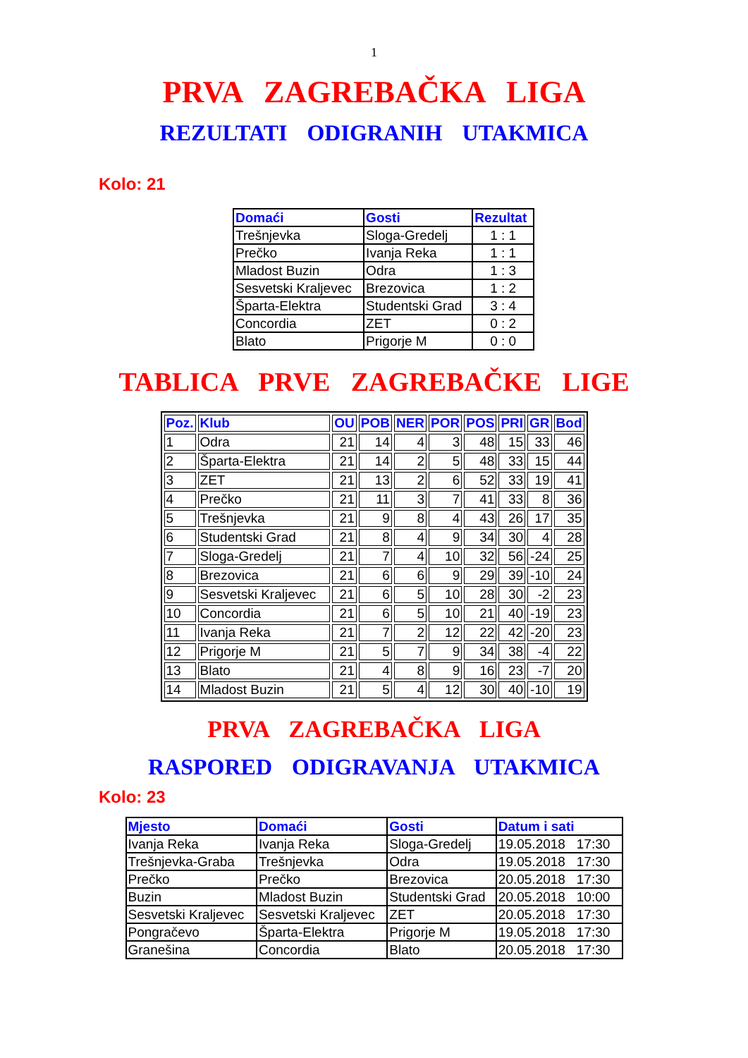1
PRVA ZAGREBAČKA LIGA
REZULTATI ODIGRANIH UTAKMICA
Kolo: 21
| Domaći | Gosti | Rezultat |
| --- | --- | --- |
| Trešnjevka | Sloga-Gredelj | 1 : 1 |
| Prečko | Ivanja Reka | 1 : 1 |
| Mladost Buzin | Odra | 1 : 3 |
| Sesvetski Kraljevec | Brezovica | 1 : 2 |
| Šparta-Elektra | Studentski Grad | 3 : 4 |
| Concordia | ZET | 0 : 2 |
| Blato | Prigorje M | 0 : 0 |
TABLICA PRVE ZAGREBAČKE LIGE
| Poz. | Klub | OU | POB | NER | POR | POS | PRI | GR | Bod |
| --- | --- | --- | --- | --- | --- | --- | --- | --- | --- |
| 1 | Odra | 21 | 14 | 4 | 3 | 48 | 15 | 33 | 46 |
| 2 | Šparta-Elektra | 21 | 14 | 2 | 5 | 48 | 33 | 15 | 44 |
| 3 | ZET | 21 | 13 | 2 | 6 | 52 | 33 | 19 | 41 |
| 4 | Prečko | 21 | 11 | 3 | 7 | 41 | 33 | 8 | 36 |
| 5 | Trešnjevka | 21 | 9 | 8 | 4 | 43 | 26 | 17 | 35 |
| 6 | Studentski Grad | 21 | 8 | 4 | 9 | 34 | 30 | 4 | 28 |
| 7 | Sloga-Gredelj | 21 | 7 | 4 | 10 | 32 | 56 | -24 | 25 |
| 8 | Brezovica | 21 | 6 | 6 | 9 | 29 | 39 | -10 | 24 |
| 9 | Sesvetski Kraljevec | 21 | 6 | 5 | 10 | 28 | 30 | -2 | 23 |
| 10 | Concordia | 21 | 6 | 5 | 10 | 21 | 40 | -19 | 23 |
| 11 | Ivanja Reka | 21 | 7 | 2 | 12 | 22 | 42 | -20 | 23 |
| 12 | Prigorje M | 21 | 5 | 7 | 9 | 34 | 38 | -4 | 22 |
| 13 | Blato | 21 | 4 | 8 | 9 | 16 | 23 | -7 | 20 |
| 14 | Mladost Buzin | 21 | 5 | 4 | 12 | 30 | 40 | -10 | 19 |
PRVA ZAGREBAČKA LIGA
RASPORED ODIGRAVANJA UTAKMICA
Kolo: 23
| Mjesto | Domaći | Gosti | Datum i sati |
| --- | --- | --- | --- |
| Ivanja Reka | Ivanja Reka | Sloga-Gredelj | 19.05.2018 17:30 |
| Trešnjevka-Graba | Trešnjevka | Odra | 19.05.2018 17:30 |
| Prečko | Prečko | Brezovica | 20.05.2018 17:30 |
| Buzin | Mladost Buzin | Studentski Grad | 20.05.2018 10:00 |
| Sesvetski Kraljevec | Sesvetski Kraljevec | ZET | 20.05.2018 17:30 |
| Pongračevo | Šparta-Elektra | Prigorje M | 19.05.2018 17:30 |
| Granešina | Concordia | Blato | 20.05.2018 17:30 |